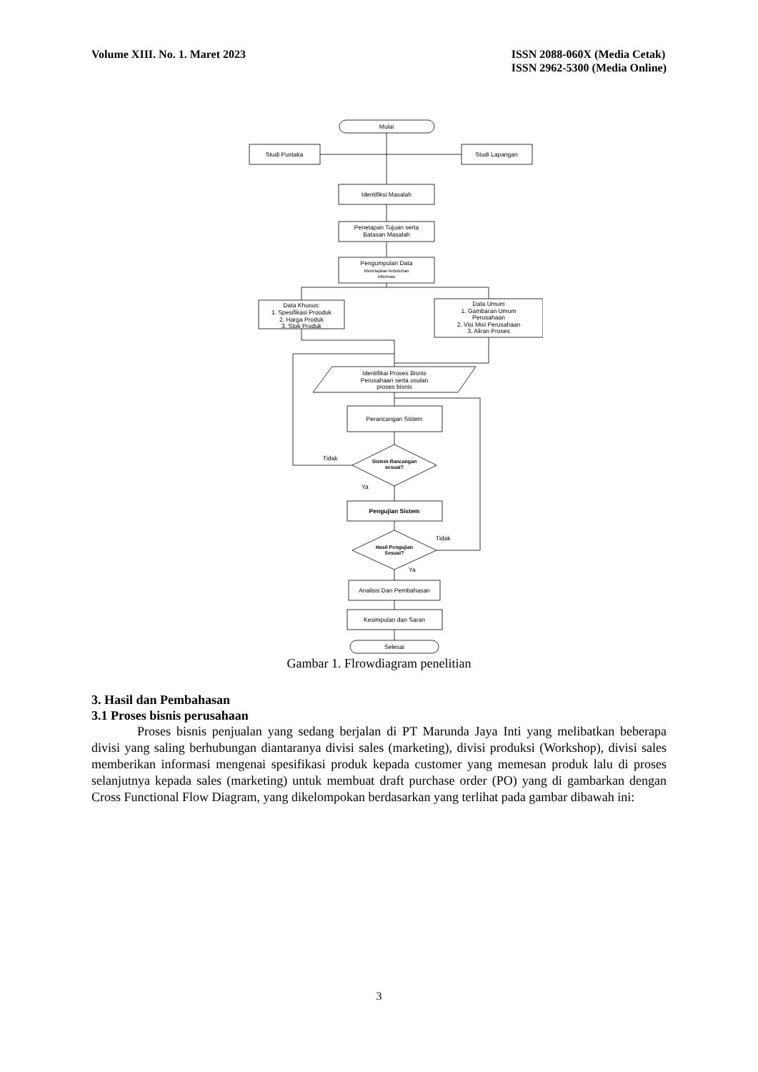Volume XIII. No. 1. Maret 2023 ISSN 2088-060X (Media Cetak)
ISSN 2962-5300 (Media Online)
Mulai
Studi Pustaka
Studi Lapangan
Identifiksi Masalah
Penetapan Tujuan serta
Batasan Masalah
Pengumpulan Data
Menetapkan kebutuhan
informasi
Data Khusus:
1. Spesifikasi Prooduk
2. Harga Produk
3. Stok Produk
Data Umum
1. Gambaran Umum
Perusahaan
2. Visi Misi Perusahaan
3. Aliran Proses
Identifikai Proses Bisnis
Perusahaan serta usulan
proses bisnis
Perancangan Sistem
Sistem Rancangan
sesuai?
Tidak
Ya
Pengujian Sistem
Hasil Pengujian
Sesuai?
Tidak
Ya
Analisis Dan Pembahasan
Kesimpulan dan Saran
Selesai
Gambar 1. Flrowdiagram penelitian
3. Hasil dan Pembahasan
3.1 Proses bisnis perusahaan
Proses bisnis penjualan yang sedang berjalan di PT Marunda Jaya Inti yang melibatkan beberapa divisi yang saling berhubungan diantaranya divisi sales (marketing), divisi produksi (Workshop), divisi sales memberikan informasi mengenai spesifikasi produk kepada customer yang memesan produk lalu di proses selanjutnya kepada sales (marketing) untuk membuat draft purchase order (PO) yang di gambarkan dengan Cross Functional Flow Diagram, yang dikelompokan berdasarkan yang terlihat pada gambar dibawah ini:
3